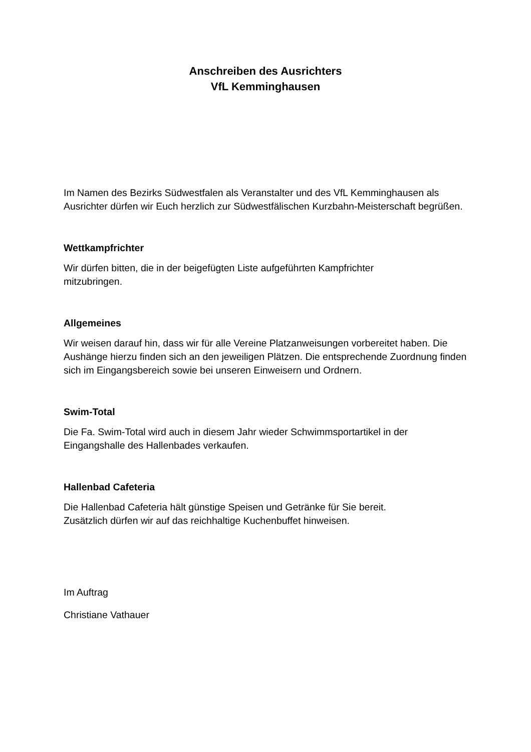Anschreiben des Ausrichters
VfL Kemminghausen
Im Namen des Bezirks Südwestfalen als Veranstalter und des VfL Kemminghausen als Ausrichter dürfen wir Euch herzlich zur Südwestfälischen Kurzbahn-Meisterschaft begrüßen.
Wettkampfrichter
Wir dürfen bitten, die in der beigefügten Liste aufgeführten Kampfrichter
mitzubringen.
Allgemeines
Wir weisen darauf hin, dass wir für alle Vereine Platzanweisungen vorbereitet haben. Die Aushänge hierzu finden sich an den jeweiligen Plätzen. Die entsprechende Zuordnung finden sich im Eingangsbereich sowie bei unseren Einweisern und Ordnern.
Swim-Total
Die Fa. Swim-Total wird auch in diesem Jahr wieder Schwimmsportartikel in der Eingangshalle des Hallenbades verkaufen.
Hallenbad Cafeteria
Die Hallenbad Cafeteria hält günstige Speisen und Getränke für Sie bereit.
Zusätzlich dürfen wir auf das reichhaltige Kuchenbuffet hinweisen.
Im Auftrag
Christiane Vathauer